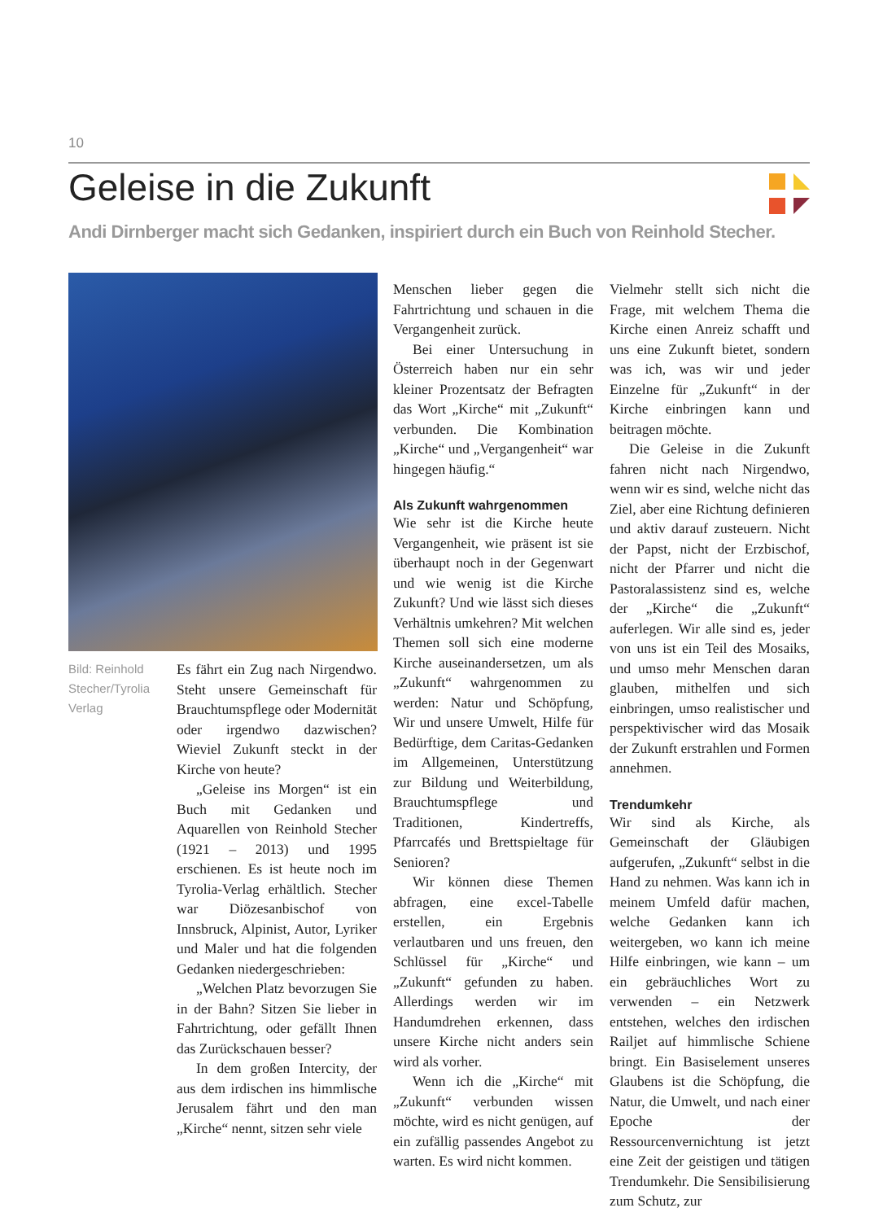10
Geleise in die Zukunft
Andi Dirnberger macht sich Gedanken, inspiriert durch ein Buch von Reinhold Stecher.
Bild: Reinhold Stecher/Tyrolia Verlag
Es fährt ein Zug nach Nirgendwo. Steht unsere Gemeinschaft für Brauchtumspflege oder Modernität oder irgendwo dazwischen? Wieviel Zukunft steckt in der Kirche von heute?
„Geleise ins Morgen“ ist ein Buch mit Gedanken und Aquarellen von Reinhold Stecher (1921 – 2013) und 1995 erschienen. Es ist heute noch im Tyrolia-Verlag erhältlich. Stecher war Diözesanbischof von Innsbruck, Alpinist, Autor, Lyriker und Maler und hat die folgenden Gedanken niedergeschrieben:
„Welchen Platz bevorzugen Sie in der Bahn? Sitzen Sie lieber in Fahrtrichtung, oder gefällt Ihnen das Zurückschauen besser?
In dem großen Intercity, der aus dem irdischen ins himmlische Jerusalem fährt und den man „Kirche“ nennt, sitzen sehr viele
Menschen lieber gegen die Fahrtrichtung und schauen in die Vergangenheit zurück.
Bei einer Untersuchung in Österreich haben nur ein sehr kleiner Prozentsatz der Befragten das Wort „Kirche“ mit „Zukunft“ verbunden. Die Kombination „Kirche“ und „Vergangenheit“ war hingegen häufig.“
Als Zukunft wahrgenommen
Wie sehr ist die Kirche heute Vergangenheit, wie präsent ist sie überhaupt noch in der Gegenwart und wie wenig ist die Kirche Zukunft? Und wie lässt sich dieses Verhältnis umkehren? Mit welchen Themen soll sich eine moderne Kirche auseinandersetzen, um als „Zukunft“ wahrgenommen zu werden: Natur und Schöpfung, Wir und unsere Umwelt, Hilfe für Bedürftige, dem Caritas-Gedanken im Allgemeinen, Unterstützung zur Bildung und Weiterbildung, Brauchtumspflege und Traditionen, Kindertreffs, Pfarrcafés und Brettspieltage für Senioren?
Wir können diese Themen abfragen, eine excel-Tabelle erstellen, ein Ergebnis verlautbaren und uns freuen, den Schlüssel für „Kirche“ und „Zukunft“ gefunden zu haben. Allerdings werden wir im Handumdrehen erkennen, dass unsere Kirche nicht anders sein wird als vorher.
Wenn ich die „Kirche“ mit „Zukunft“ verbunden wissen möchte, wird es nicht genügen, auf ein zufällig passendes Angebot zu warten. Es wird nicht kommen.
Vielmehr stellt sich nicht die Frage, mit welchem Thema die Kirche einen Anreiz schafft und uns eine Zukunft bietet, sondern was ich, was wir und jeder Einzelne für „Zukunft“ in der Kirche einbringen kann und beitragen möchte.
Die Geleise in die Zukunft fahren nicht nach Nirgendwo, wenn wir es sind, welche nicht das Ziel, aber eine Richtung definieren und aktiv darauf zusteuern. Nicht der Papst, nicht der Erzbischof, nicht der Pfarrer und nicht die Pastoralassistenz sind es, welche der „Kirche“ die „Zukunft“ auferlegen. Wir alle sind es, jeder von uns ist ein Teil des Mosaiks, und umso mehr Menschen daran glauben, mithelfen und sich einbringen, umso realistischer und perspektivischer wird das Mosaik der Zukunft erstrahlen und Formen annehmen.
Trendumkehr
Wir sind als Kirche, als Gemeinschaft der Gläubigen aufgerufen, „Zukunft“ selbst in die Hand zu nehmen. Was kann ich in meinem Umfeld dafür machen, welche Gedanken kann ich weitergeben, wo kann ich meine Hilfe einbringen, wie kann – um ein gebräuchliches Wort zu verwenden – ein Netzwerk entstehen, welches den irdischen Railjet auf himmlische Schiene bringt. Ein Basiselement unseres Glaubens ist die Schöpfung, die Natur, die Umwelt, und nach einer Epoche der Ressourcenvernichtung ist jetzt eine Zeit der geistigen und tätigen Trendumkehr. Die Sensibilisierung zum Schutz, zur